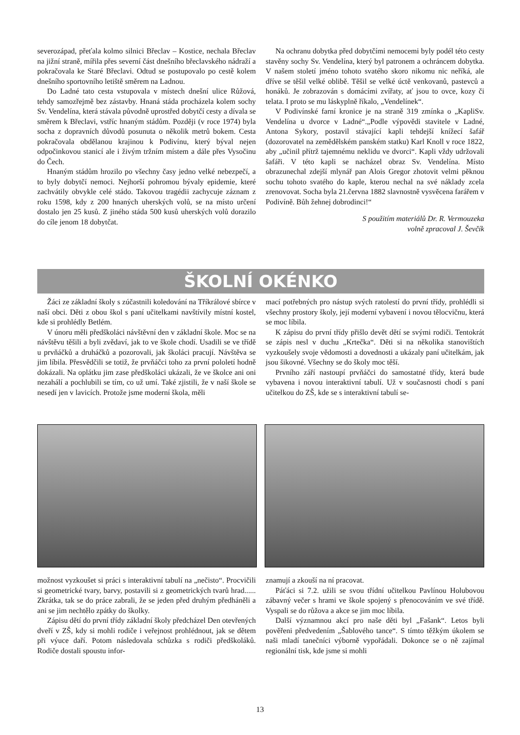severozápad, přeťala kolmo silnici Břeclav – Kostice, nechala Břeclav na jižní straně, mířila přes severní část dnešního břeclavského nádraží a pokračovala ke Staré Břeclavi. Odtud se postupovalo po cestě kolem dnešního sportovního letiště směrem na Ladnou.
Do Ladné tato cesta vstupovala v místech dnešní ulice Růžová, tehdy samozřejmě bez zástavby. Hnaná stáda procházela kolem sochy Sv. Vendelína, která stávala původně uprostřed dobytčí cesty a dívala se směrem k Břeclavi, vstříc hnaným stádům. Později (v roce 1974) byla socha z dopravních důvodů posunuta o několik metrů bokem. Cesta pokračovala obdělanou krajinou k Podivínu, který býval nejen odpočinkovou stanicí ale i živým tržním místem a dále přes Vysočinu do Čech.
Hnaným stádům hrozilo po všechny časy jedno velké nebezpečí, a to byly dobytčí nemoci. Nejhorší pohromou bývaly epidemie, které zachvátily obvykle celé stádo. Takovou tragédii zachycuje záznam z roku 1598, kdy z 200 hnaných uherských volů, se na místo určení dostalo jen 25 kusů. Z jiného stáda 500 kusů uherských volů dorazilo do cíle jenom 18 dobytčat.
Na ochranu dobytka před dobytčími nemocemi byly podél této cesty stavěny sochy Sv. Vendelína, který byl patronem a ochráncem dobytka. V našem století jméno tohoto svatého skoro nikomu nic neříká, ale dříve se těšil velké oblibě. Těšil se velké úctě venkovanů, pastevců a honáků. Je zobrazován s domácími zvířaty, ať jsou to ovce, kozy či telata. I proto se mu láskyplně říkalo, „Vendelínek“.
V Podivínské farní kronice je na straně 319 zmínka o „KapliSv. Vendelína u dvorce v Ladné“.„Podle výpovědi stavitele v Ladné, Antona Sykory, postavil stávající kapli tehdejší knížecí šafář (dozorovatel na zemědělském panském statku) Karl Knoll v roce 1822, aby „učinil přítrž tajemnému neklidu ve dvorci“. Kapli vždy udržovali šafáři. V této kapli se nacházel obraz Sv. Vendelína. Místo obrazunechal zdejší mlynář pan Alois Gregor zhotovit velmi pěknou sochu tohoto svatého do kaple, kterou nechal na své náklady zcela zrenovovat. Socha byla 21.června 1882 slavnostně vysvěcena farářem v Podivíně. Bůh žehnej dobrodinci!“
S použitím materiálů Dr. R. Vermouzeka
volně zpracoval J. Ševčík
ŠKOLNÍ OKÉNKO
Žáci ze základní školy s zúčastnili koledování na Tříkrálové sbírce v naší obci. Děti z obou škol s paní učitelkami navštívily místní kostel, kde si prohlédly Betlém.
V únoru měli předškoláci návštěvní den v základní škole. Moc se na návštěvu těšili a byli zvědaví, jak to ve škole chodí. Usadili se ve třídě u prvňáčků a druháčků a pozorovali, jak školáci pracují. Návštěva se jim líbila. Přesvědčili se totiž, že prvňáčci toho za první pololetí hodně dokázali. Na oplátku jim zase předškoláci ukázali, že ve školce ani oni nezahálí a pochlubili se tím, co už umí. Také zjistili, že v naší škole se nesedí jen v lavicích. Protože jsme moderní škola, měli
mací potřebných pro nástup svých ratolestí do první třídy, prohlédli si všechny prostory školy, její moderní vybavení i novou tělocvičnu, která se moc líbila.
K zápisu do první třídy přišlo devět dětí se svými rodiči. Tentokrát se zápis nesl v duchu „Krtečka“. Děti si na několika stanovištích vyzkoušely svoje vědomosti a dovednosti a ukázaly paní učitelkám, jak jsou šikovné. Všechny se do školy moc těší.
Prvního září nastoupí prvňáčci do samostatné třídy, která bude vybavena i novou interaktivní tabulí. Už v současnosti chodí s paní učitelkou do ZŠ, kde se s interaktivní tabulí se-
možnost vyzkoušet si práci s interaktivní tabulí na „nečisto“. Procvičili si geometrické tvary, barvy, postavili si z geometrických tvarů hrad...... Zkrátka, tak se do práce zabrali, že se jeden před druhým předháněli a ani se jim nechtělo zpátky do školky.
Zápisu dětí do první třídy základní školy předcházel Den otevřených dveří v ZŠ, kdy si mohli rodiče i veřejnost prohlédnout, jak se dětem při výuce daří. Potom následovala schůzka s rodiči předškoláků. Rodiče dostali spoustu infor-
znamují a zkouší na ní pracovat.
Páťáci si 7.2. užili se svou třídní učitelkou Pavlínou Holubovou zábavný večer s hrami ve škole spojený s přenocováním ve své třídě. Vyspali se do růžova a akce se jim moc líbila.
Další významnou akcí pro naše děti byl „Fašank“. Letos byli pověřeni předvedením „Šablového tance“. S tímto těžkým úkolem se naši mladí tanečníci výborně vypořádali. Dokonce se o ně zajímal regionální tisk, kde jsme si mohli
13